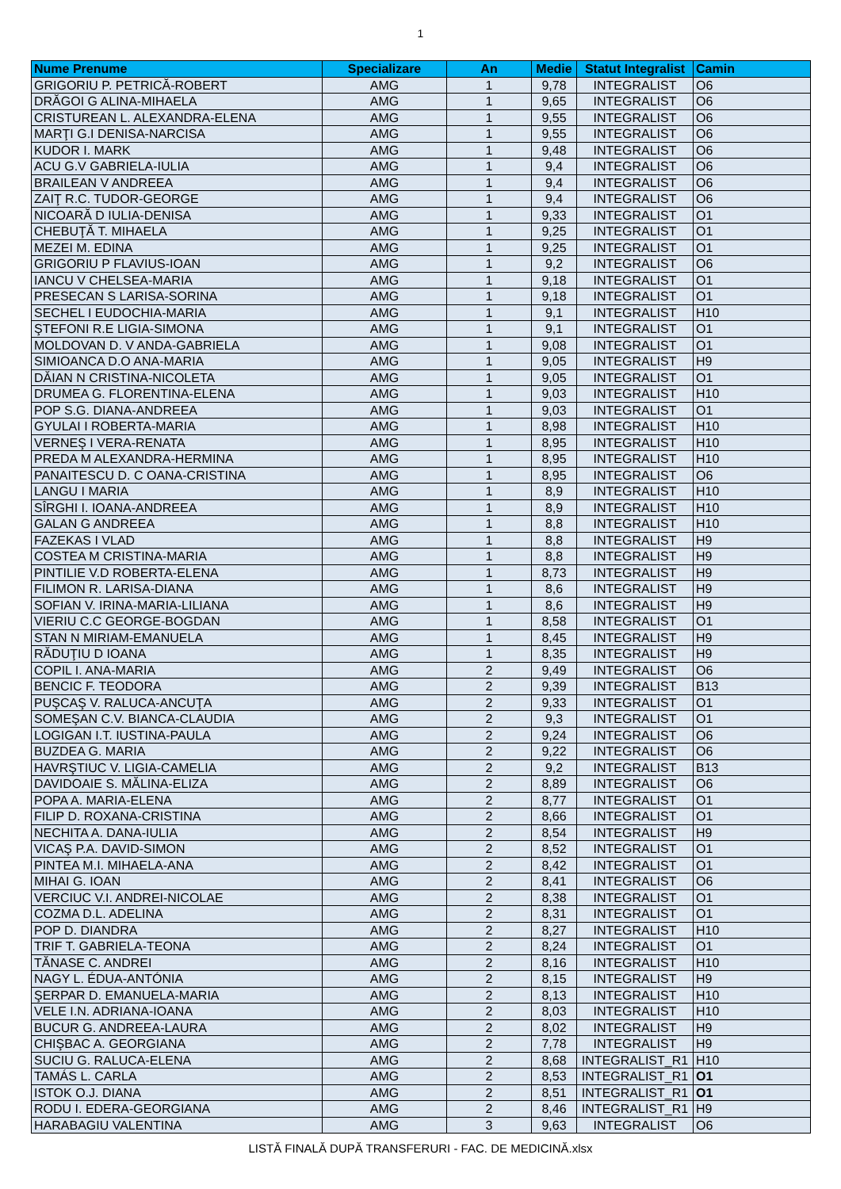1
| Nume Prenume | Specializare | An | Medie | Statut Integralist | Camin |
| --- | --- | --- | --- | --- | --- |
| GRIGORIU P. PETRICĂ-ROBERT | AMG | 1 | 9,78 | INTEGRALIST | O6 |
| DRĂGOI G ALINA-MIHAELA | AMG | 1 | 9,65 | INTEGRALIST | O6 |
| CRISTUREAN L. ALEXANDRA-ELENA | AMG | 1 | 9,55 | INTEGRALIST | O6 |
| MARŢI G.I DENISA-NARCISA | AMG | 1 | 9,55 | INTEGRALIST | O6 |
| KUDOR I. MARK | AMG | 1 | 9,48 | INTEGRALIST | O6 |
| ACU G.V GABRIELA-IULIA | AMG | 1 | 9,4 | INTEGRALIST | O6 |
| BRAILEAN V ANDREEA | AMG | 1 | 9,4 | INTEGRALIST | O6 |
| ZAIŢ R.C. TUDOR-GEORGE | AMG | 1 | 9,4 | INTEGRALIST | O6 |
| NICOARĂ D IULIA-DENISA | AMG | 1 | 9,33 | INTEGRALIST | O1 |
| CHEBUŢĂ T. MIHAELA | AMG | 1 | 9,25 | INTEGRALIST | O1 |
| MEZEI M. EDINA | AMG | 1 | 9,25 | INTEGRALIST | O1 |
| GRIGORIU P FLAVIUS-IOAN | AMG | 1 | 9,2 | INTEGRALIST | O6 |
| IANCU V CHELSEA-MARIA | AMG | 1 | 9,18 | INTEGRALIST | O1 |
| PRESECAN S LARISA-SORINA | AMG | 1 | 9,18 | INTEGRALIST | O1 |
| SECHEL I EUDOCHIA-MARIA | AMG | 1 | 9,1 | INTEGRALIST | H10 |
| ŞTEFONI R.E LIGIA-SIMONA | AMG | 1 | 9,1 | INTEGRALIST | O1 |
| MOLDOVAN D. V ANDA-GABRIELA | AMG | 1 | 9,08 | INTEGRALIST | O1 |
| SIMIOANCA D.O ANA-MARIA | AMG | 1 | 9,05 | INTEGRALIST | H9 |
| DĂIAN N CRISTINA-NICOLETA | AMG | 1 | 9,05 | INTEGRALIST | O1 |
| DRUMEA G. FLORENTINA-ELENA | AMG | 1 | 9,03 | INTEGRALIST | H10 |
| POP S.G. DIANA-ANDREEA | AMG | 1 | 9,03 | INTEGRALIST | O1 |
| GYULAI I ROBERTA-MARIA | AMG | 1 | 8,98 | INTEGRALIST | H10 |
| VERNEŞ I VERA-RENATA | AMG | 1 | 8,95 | INTEGRALIST | H10 |
| PREDA M ALEXANDRA-HERMINA | AMG | 1 | 8,95 | INTEGRALIST | H10 |
| PANAITESCU D. C OANA-CRISTINA | AMG | 1 | 8,95 | INTEGRALIST | O6 |
| LANGU I MARIA | AMG | 1 | 8,9 | INTEGRALIST | H10 |
| SÎRGHI I. IOANA-ANDREEA | AMG | 1 | 8,9 | INTEGRALIST | H10 |
| GALAN G ANDREEA | AMG | 1 | 8,8 | INTEGRALIST | H10 |
| FAZEKAS I VLAD | AMG | 1 | 8,8 | INTEGRALIST | H9 |
| COSTEA M CRISTINA-MARIA | AMG | 1 | 8,8 | INTEGRALIST | H9 |
| PINTILIE V.D ROBERTA-ELENA | AMG | 1 | 8,73 | INTEGRALIST | H9 |
| FILIMON R. LARISA-DIANA | AMG | 1 | 8,6 | INTEGRALIST | H9 |
| SOFIAN V. IRINA-MARIA-LILIANA | AMG | 1 | 8,6 | INTEGRALIST | H9 |
| VIERIU C.C GEORGE-BOGDAN | AMG | 1 | 8,58 | INTEGRALIST | O1 |
| STAN N MIRIAM-EMANUELA | AMG | 1 | 8,45 | INTEGRALIST | H9 |
| RĂDUŢIU D IOANA | AMG | 1 | 8,35 | INTEGRALIST | H9 |
| COPIL I. ANA-MARIA | AMG | 2 | 9,49 | INTEGRALIST | O6 |
| BENCIC F. TEODORA | AMG | 2 | 9,39 | INTEGRALIST | B13 |
| PUŞCAŞ V. RALUCA-ANCUŢA | AMG | 2 | 9,33 | INTEGRALIST | O1 |
| SOMEŞAN C.V. BIANCA-CLAUDIA | AMG | 2 | 9,3 | INTEGRALIST | O1 |
| LOGIGAN I.T. IUSTINA-PAULA | AMG | 2 | 9,24 | INTEGRALIST | O6 |
| BUZDEA G. MARIA | AMG | 2 | 9,22 | INTEGRALIST | O6 |
| HAVRŞTIUC V. LIGIA-CAMELIA | AMG | 2 | 9,2 | INTEGRALIST | B13 |
| DAVIDOAIE S. MĂLINA-ELIZA | AMG | 2 | 8,89 | INTEGRALIST | O6 |
| POPA A. MARIA-ELENA | AMG | 2 | 8,77 | INTEGRALIST | O1 |
| FILIP D. ROXANA-CRISTINA | AMG | 2 | 8,66 | INTEGRALIST | O1 |
| NECHITA A. DANA-IULIA | AMG | 2 | 8,54 | INTEGRALIST | H9 |
| VICAŞ P.A. DAVID-SIMON | AMG | 2 | 8,52 | INTEGRALIST | O1 |
| PINTEA M.I. MIHAELA-ANA | AMG | 2 | 8,42 | INTEGRALIST | O1 |
| MIHAI G. IOAN | AMG | 2 | 8,41 | INTEGRALIST | O6 |
| VERCIUC V.I. ANDREI-NICOLAE | AMG | 2 | 8,38 | INTEGRALIST | O1 |
| COZMA D.L. ADELINA | AMG | 2 | 8,31 | INTEGRALIST | O1 |
| POP D. DIANDRA | AMG | 2 | 8,27 | INTEGRALIST | H10 |
| TRIF T. GABRIELA-TEONA | AMG | 2 | 8,24 | INTEGRALIST | O1 |
| TĂNASE C. ANDREI | AMG | 2 | 8,16 | INTEGRALIST | H10 |
| NAGY L. ÉDUA-ANTÓNIA | AMG | 2 | 8,15 | INTEGRALIST | H9 |
| ŞERPAR D. EMANUELA-MARIA | AMG | 2 | 8,13 | INTEGRALIST | H10 |
| VELE I.N. ADRIANA-IOANA | AMG | 2 | 8,03 | INTEGRALIST | H10 |
| BUCUR G. ANDREEA-LAURA | AMG | 2 | 8,02 | INTEGRALIST | H9 |
| CHIŞBAC A. GEORGIANA | AMG | 2 | 7,78 | INTEGRALIST | H9 |
| SUCIU G. RALUCA-ELENA | AMG | 2 | 8,68 | INTEGRALIST_R1 | H10 |
| TAMÁS L. CARLA | AMG | 2 | 8,53 | INTEGRALIST_R1 | O1 |
| ISTOK O.J. DIANA | AMG | 2 | 8,51 | INTEGRALIST_R1 | O1 |
| RODU I. EDERA-GEORGIANA | AMG | 2 | 8,46 | INTEGRALIST_R1 | H9 |
| HARABAGIU VALENTINA | AMG | 3 | 9,63 | INTEGRALIST | O6 |
LISTĂ FINALĂ DUPĂ TRANSFERURI - FAC. DE MEDICINĂ.xlsx